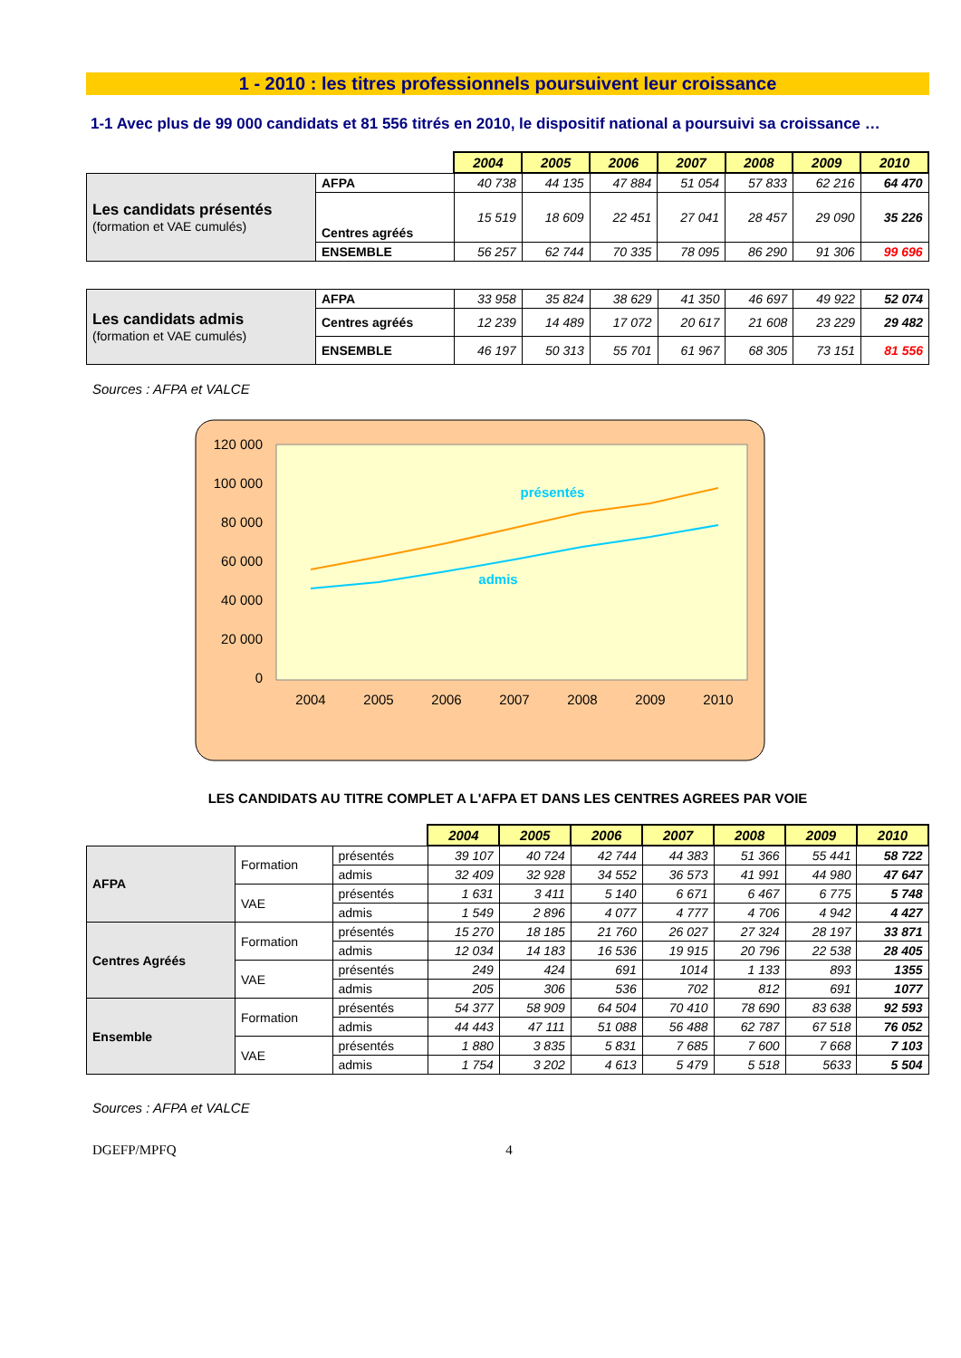1 - 2010 : les titres professionnels poursuivent leur croissance
1-1 Avec plus de 99 000 candidats et 81 556 titrés en 2010, le dispositif national a poursuivi sa croissance …
| | | 2004 | 2005 | 2006 | 2007 | 2008 | 2009 | 2010 |
| Les candidats présentés (formation et VAE cumulés) | AFPA | 40 738 | 44 135 | 47 884 | 51 054 | 57 833 | 62 216 | 64 470 |
| | Centres agréés | 15 519 | 18 609 | 22 451 | 27 041 | 28 457 | 29 090 | 35 226 |
| | ENSEMBLE | 56 257 | 62 744 | 70 335 | 78 095 | 86 290 | 91 306 | 99 696 |
| Les candidats admis (formation et VAE cumulés) | AFPA | 33 958 | 35 824 | 38 629 | 41 350 | 46 697 | 49 922 | 52 074 |
| | Centres agréés | 12 239 | 14 489 | 17 072 | 20 617 | 21 608 | 23 229 | 29 482 |
| | ENSEMBLE | 46 197 | 50 313 | 55 701 | 61 967 | 68 305 | 73 151 | 81 556 |
Sources : AFPA et VALCE
120 000
100 000
80 000
60 000
40 000
20 000
0
2004
2005
2006
2007
2008
2009
2010
présentés
admis
LES CANDIDATS AU TITRE COMPLET A L'AFPA ET DANS LES CENTRES AGREES PAR VOIE
| | | | 2004 | 2005 | 2006 | 2007 | 2008 | 2009 | 2010 |
| AFPA | Formation | présentés | 39 107 | 40 724 | 42 744 | 44 383 | 51 366 | 55 441 | 58 722 |
| | | admis | 32 409 | 32 928 | 34 552 | 36 573 | 41 991 | 44 980 | 47 647 |
| | VAE | présentés | 1 631 | 3 411 | 5 140 | 6 671 | 6 467 | 6 775 | 5 748 |
| | | admis | 1 549 | 2 896 | 4 077 | 4 777 | 4 706 | 4 942 | 4 427 |
| Centres Agréés | Formation | présentés | 15 270 | 18 185 | 21 760 | 26 027 | 27 324 | 28 197 | 33 871 |
| | | admis | 12 034 | 14 183 | 16 536 | 19 915 | 20 796 | 22 538 | 28 405 |
| | VAE | présentés | 249 | 424 | 691 | 1014 | 1 133 | 893 | 1355 |
| | | admis | 205 | 306 | 536 | 702 | 812 | 691 | 1077 |
| Ensemble | Formation | présentés | 54 377 | 58 909 | 64 504 | 70 410 | 78 690 | 83 638 | 92 593 |
| | | admis | 44 443 | 47 111 | 51 088 | 56 488 | 62 787 | 67 518 | 76 052 |
| | VAE | présentés | 1 880 | 3 835 | 5 831 | 7 685 | 7 600 | 7 668 | 7 103 |
| | | admis | 1 754 | 3 202 | 4 613 | 5 479 | 5 518 | 5633 | 5 504 |
Sources : AFPA et VALCE
DGEFP/MPFQ 4